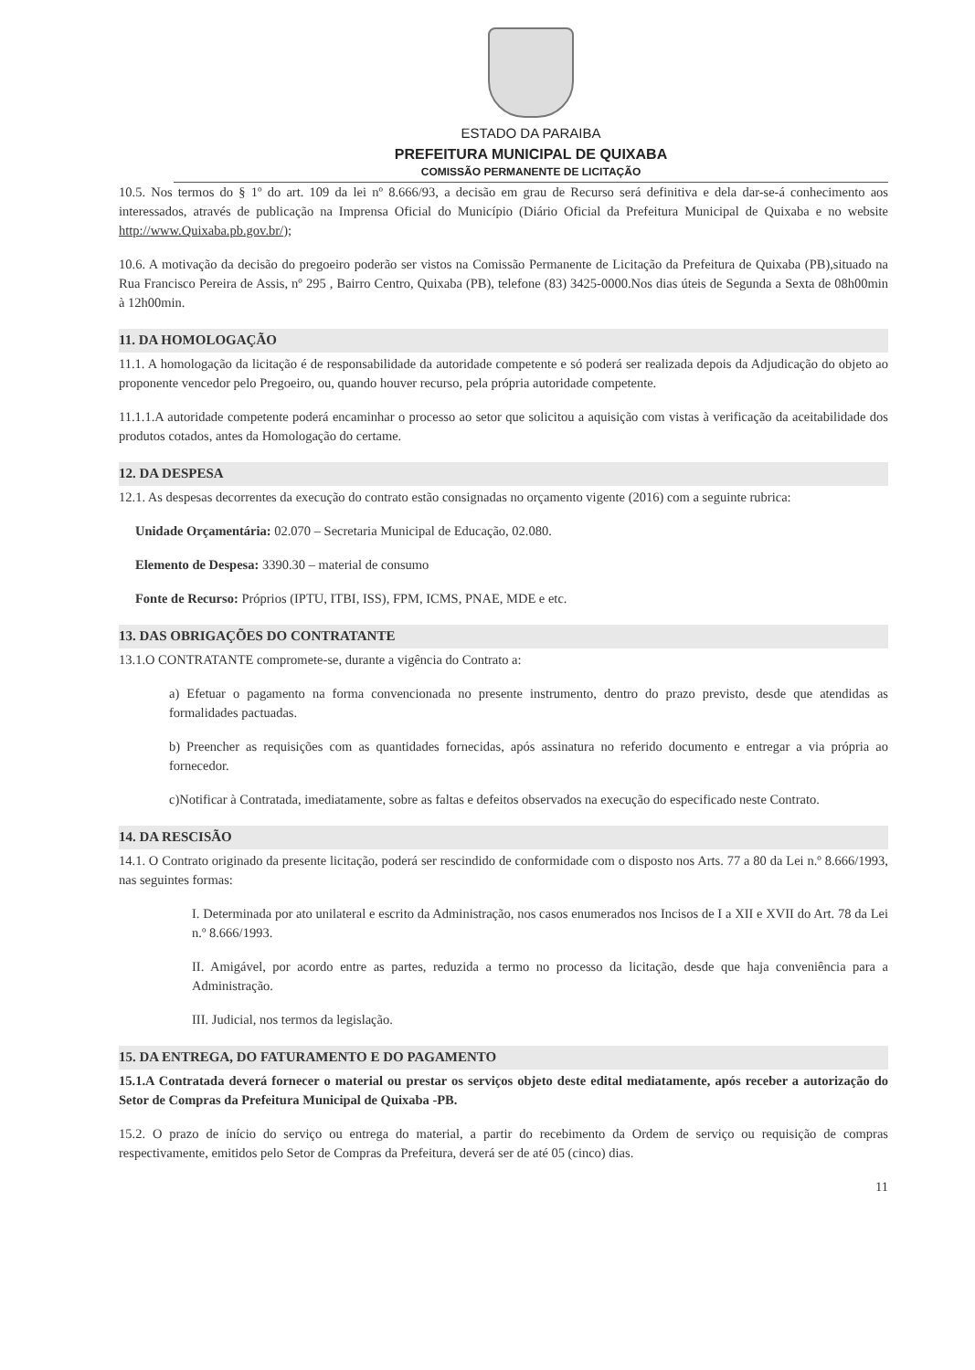ESTADO DA PARAIBA
PREFEITURA MUNICIPAL DE QUIXABA
COMISSÃO PERMANENTE DE LICITAÇÃO
10.5. Nos termos do § 1º do art. 109 da lei nº 8.666/93, a decisão em grau de Recurso será definitiva e dela dar-se-á conhecimento aos interessados, através de publicação na Imprensa Oficial do Município (Diário Oficial da Prefeitura Municipal de Quixaba e no website http://www.Quixaba.pb.gov.br/);
10.6. A motivação da decisão do pregoeiro poderão ser vistos na Comissão Permanente de Licitação da Prefeitura de Quixaba (PB),situado na Rua Francisco Pereira de Assis, nº 295 , Bairro Centro, Quixaba (PB), telefone (83) 3425-0000.Nos dias úteis de Segunda a Sexta de 08h00min à 12h00min.
11. DA HOMOLOGAÇÃO
11.1. A homologação da licitação é de responsabilidade da autoridade competente e só poderá ser realizada depois da Adjudicação do objeto ao proponente vencedor pelo Pregoeiro, ou, quando houver recurso, pela própria autoridade competente.
11.1.1.A autoridade competente poderá encaminhar o processo ao setor que solicitou a aquisição com vistas à verificação da aceitabilidade dos produtos cotados, antes da Homologação do certame.
12. DA DESPESA
12.1. As despesas decorrentes da execução do contrato estão consignadas no orçamento vigente (2016) com a seguinte rubrica:
Unidade Orçamentária: 02.070 – Secretaria Municipal de Educação, 02.080.
Elemento de Despesa: 3390.30 – material de consumo
Fonte de Recurso: Próprios (IPTU, ITBI, ISS), FPM, ICMS, PNAE, MDE e etc.
13. DAS OBRIGAÇÕES DO CONTRATANTE
13.1.O CONTRATANTE compromete-se, durante a vigência do Contrato a:
a) Efetuar o pagamento na forma convencionada no presente instrumento, dentro do prazo previsto, desde que atendidas as formalidades pactuadas.
b) Preencher as requisições com as quantidades fornecidas, após assinatura no referido documento e entregar a via própria ao fornecedor.
c)Notificar à Contratada, imediatamente, sobre as faltas e defeitos observados na execução do especificado neste Contrato.
14. DA RESCISÃO
14.1. O Contrato originado da presente licitação, poderá ser rescindido de conformidade com o disposto nos Arts. 77 a 80 da Lei n.º 8.666/1993, nas seguintes formas:
I. Determinada por ato unilateral e escrito da Administração, nos casos enumerados nos Incisos de I a XII e XVII do Art. 78 da Lei n.º 8.666/1993.
II. Amigável, por acordo entre as partes, reduzida a termo no processo da licitação, desde que haja conveniência para a Administração.
III. Judicial, nos termos da legislação.
15. DA ENTREGA, DO FATURAMENTO E DO PAGAMENTO
15.1.A Contratada deverá fornecer o material ou prestar os serviços objeto deste edital mediatamente, após receber a autorização do Setor de Compras da Prefeitura Municipal de Quixaba -PB.
15.2. O prazo de início do serviço ou entrega do material, a partir do recebimento da Ordem de serviço ou requisição de compras respectivamente, emitidos pelo Setor de Compras da Prefeitura, deverá ser de até 05 (cinco) dias.
11